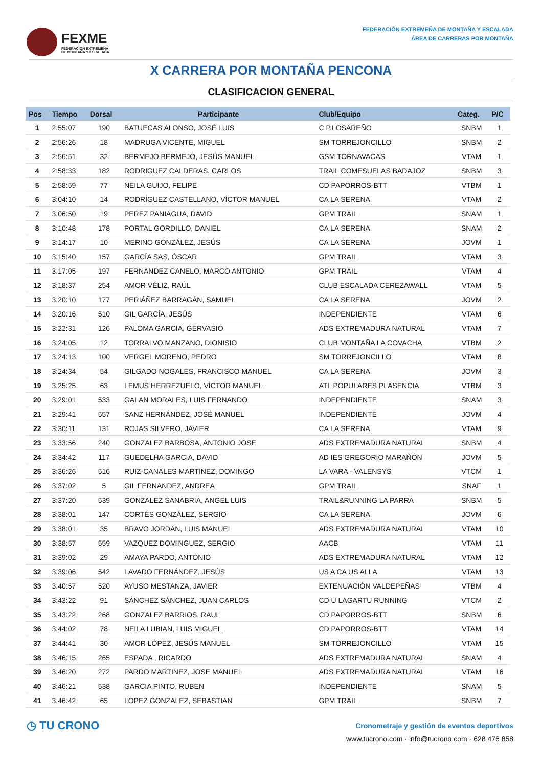FEXME
FEDERACIÓN EXTREMEÑA
DE MONTAÑA Y ESCALADA
FEDERACIÓN EXTREMEÑA DE MONTAÑA Y ESCALADA
ÁREA DE CARRERAS POR MONTAÑA
X CARRERA POR MONTAÑA PENCONA
CLASIFICACION GENERAL
| Pos | Tiempo | Dorsal | Participante | Club/Equipo | Categ. | P/C |
| --- | --- | --- | --- | --- | --- | --- |
| 1 | 2:55:07 | 190 | BATUECAS ALONSO, JOSÉ LUIS | C.P.LOSAREÑO | SNBM | 1 |
| 2 | 2:56:26 | 18 | MADRUGA VICENTE, MIGUEL | SM TORREJONCILLO | SNBM | 2 |
| 3 | 2:56:51 | 32 | BERMEJO BERMEJO, JESÚS MANUEL | GSM TORNAVACAS | VTAM | 1 |
| 4 | 2:58:33 | 182 | RODRIGUEZ CALDERAS, CARLOS | TRAIL COMESUELAS BADAJOZ | SNBM | 3 |
| 5 | 2:58:59 | 77 | NEILA GUIJO, FELIPE | CD PAPORROS-BTT | VTBM | 1 |
| 6 | 3:04:10 | 14 | RODRÍGUEZ CASTELLANO, VÍCTOR MANUEL | CA LA SERENA | VTAM | 2 |
| 7 | 3:06:50 | 19 | PEREZ PANIAGUA, DAVID | GPM TRAIL | SNAM | 1 |
| 8 | 3:10:48 | 178 | PORTAL GORDILLO, DANIEL | CA LA SERENA | SNAM | 2 |
| 9 | 3:14:17 | 10 | MERINO GONZÁLEZ, JESÚS | CA LA SERENA | JOVM | 1 |
| 10 | 3:15:40 | 157 | GARCÍA SAS, ÓSCAR | GPM TRAIL | VTAM | 3 |
| 11 | 3:17:05 | 197 | FERNANDEZ CANELO, MARCO ANTONIO | GPM TRAIL | VTAM | 4 |
| 12 | 3:18:37 | 254 | AMOR VÉLIZ, RAÚL | CLUB ESCALADA CEREZAWALL | VTAM | 5 |
| 13 | 3:20:10 | 177 | PERIÁÑEZ BARRAGÁN, SAMUEL | CA LA SERENA | JOVM | 2 |
| 14 | 3:20:16 | 510 | GIL GARCÍA, JESÚS | INDEPENDIENTE | VTAM | 6 |
| 15 | 3:22:31 | 126 | PALOMA GARCIA, GERVASIO | ADS EXTREMADURA NATURAL | VTAM | 7 |
| 16 | 3:24:05 | 12 | TORRALVO MANZANO, DIONISIO | CLUB MONTAÑA LA COVACHA | VTBM | 2 |
| 17 | 3:24:13 | 100 | VERGEL MORENO, PEDRO | SM TORREJONCILLO | VTAM | 8 |
| 18 | 3:24:34 | 54 | GILGADO NOGALES, FRANCISCO MANUEL | CA LA SERENA | JOVM | 3 |
| 19 | 3:25:25 | 63 | LEMUS HERREZUELO, VÍCTOR MANUEL | ATL POPULARES PLASENCIA | VTBM | 3 |
| 20 | 3:29:01 | 533 | GALAN MORALES, LUIS FERNANDO | INDEPENDIENTE | SNAM | 3 |
| 21 | 3:29:41 | 557 | SANZ HERNÁNDEZ, JOSÉ MANUEL | INDEPENDIENTE | JOVM | 4 |
| 22 | 3:30:11 | 131 | ROJAS SILVERO, JAVIER | CA LA SERENA | VTAM | 9 |
| 23 | 3:33:56 | 240 | GONZALEZ BARBOSA, ANTONIO JOSE | ADS EXTREMADURA NATURAL | SNBM | 4 |
| 24 | 3:34:42 | 117 | GUEDELHA GARCIA, DAVID | AD IES GREGORIO MARAÑÓN | JOVM | 5 |
| 25 | 3:36:26 | 516 | RUIZ-CANALES MARTINEZ, DOMINGO | LA VARA - VALENSYS | VTCM | 1 |
| 26 | 3:37:02 | 5 | GIL FERNANDEZ, ANDREA | GPM TRAIL | SNAF | 1 |
| 27 | 3:37:20 | 539 | GONZALEZ SANABRIA, ANGEL LUIS | TRAIL&RUNNING LA PARRA | SNBM | 5 |
| 28 | 3:38:01 | 147 | CORTÉS GONZÁLEZ, SERGIO | CA LA SERENA | JOVM | 6 |
| 29 | 3:38:01 | 35 | BRAVO JORDAN, LUIS MANUEL | ADS EXTREMADURA NATURAL | VTAM | 10 |
| 30 | 3:38:57 | 559 | VAZQUEZ DOMINGUEZ, SERGIO | AACB | VTAM | 11 |
| 31 | 3:39:02 | 29 | AMAYA PARDO, ANTONIO | ADS EXTREMADURA NATURAL | VTAM | 12 |
| 32 | 3:39:06 | 542 | LAVADO FERNÁNDEZ, JESÚS | US A CA US ALLA | VTAM | 13 |
| 33 | 3:40:57 | 520 | AYUSO MESTANZA, JAVIER | EXTENUACIÓN VALDEPEÑAS | VTBM | 4 |
| 34 | 3:43:22 | 91 | SÁNCHEZ SÁNCHEZ, JUAN CARLOS | CD U LAGARTU RUNNING | VTCM | 2 |
| 35 | 3:43:22 | 268 | GONZALEZ BARRIOS, RAUL | CD PAPORROS-BTT | SNBM | 6 |
| 36 | 3:44:02 | 78 | NEILA LUBIAN, LUIS MIGUEL | CD PAPORROS-BTT | VTAM | 14 |
| 37 | 3:44:41 | 30 | AMOR LÓPEZ, JESÚS MANUEL | SM TORREJONCILLO | VTAM | 15 |
| 38 | 3:46:15 | 265 | ESPADA , RICARDO | ADS EXTREMADURA NATURAL | SNAM | 4 |
| 39 | 3:46:20 | 272 | PARDO MARTINEZ, JOSE MANUEL | ADS EXTREMADURA NATURAL | VTAM | 16 |
| 40 | 3:46:21 | 538 | GARCIA PINTO, RUBEN | INDEPENDIENTE | SNAM | 5 |
| 41 | 3:46:42 | 65 | LOPEZ GONZALEZ, SEBASTIAN | GPM TRAIL | SNBM | 7 |
◷ TU CRONO
Cronometraje y gestión de eventos deportivos
www.tucrono.com · info@tucrono.com · 628 476 858